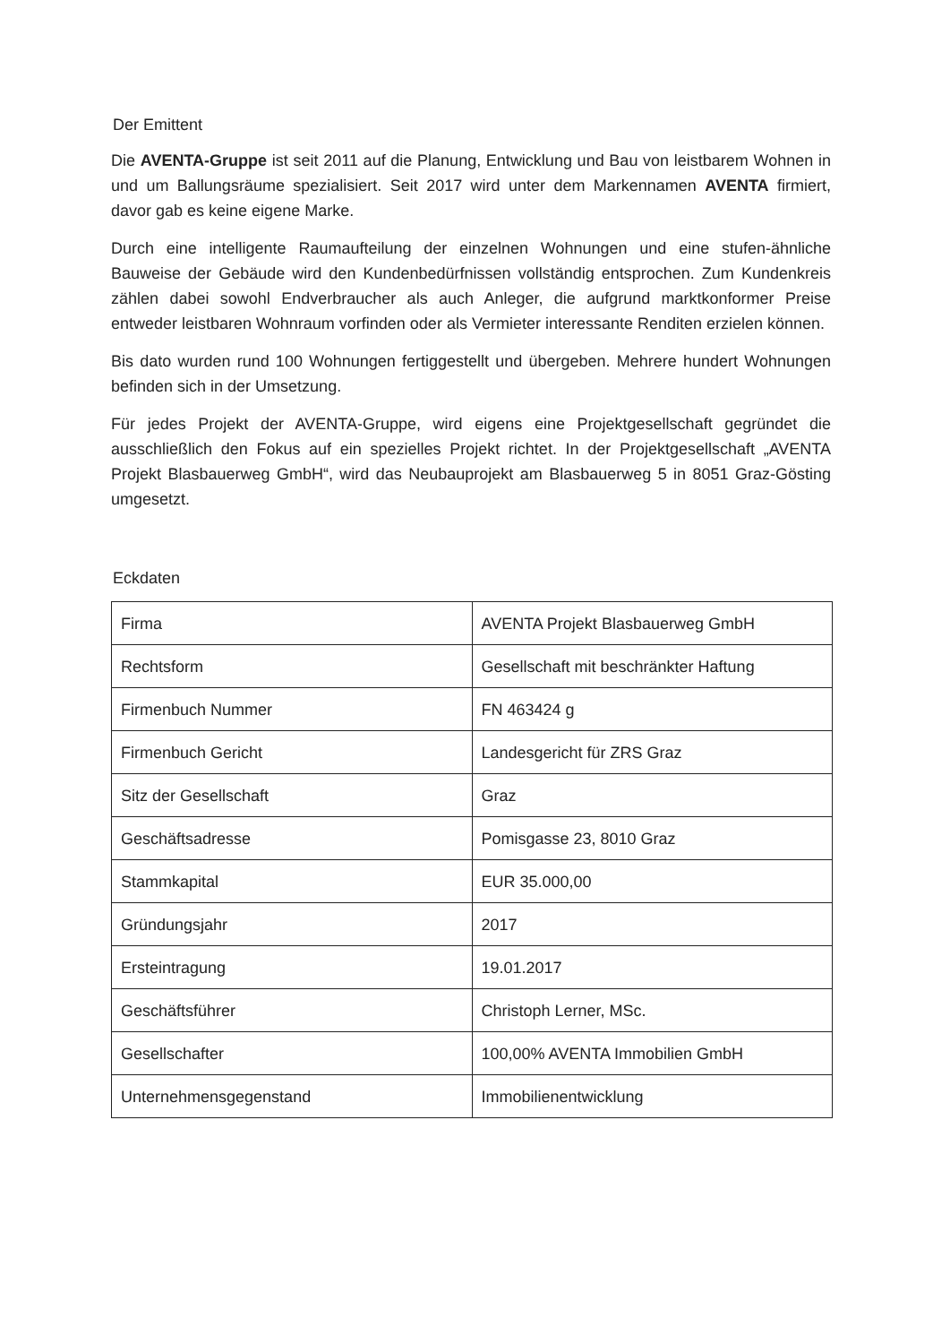Der Emittent
Die AVENTA-Gruppe ist seit 2011 auf die Planung, Entwicklung und Bau von leistbarem Wohnen in und um Ballungsräume spezialisiert. Seit 2017 wird unter dem Markennamen AVENTA firmiert, davor gab es keine eigene Marke.
Durch eine intelligente Raumaufteilung der einzelnen Wohnungen und eine stufen-ähnliche Bauweise der Gebäude wird den Kundenbedürfnissen vollständig entsprochen. Zum Kundenkreis zählen dabei sowohl Endverbraucher als auch Anleger, die aufgrund marktkonformer Preise entweder leistbaren Wohnraum vorfinden oder als Vermieter interessante Renditen erzielen können.
Bis dato wurden rund 100 Wohnungen fertiggestellt und übergeben. Mehrere hundert Wohnungen befinden sich in der Umsetzung.
Für jedes Projekt der AVENTA-Gruppe, wird eigens eine Projektgesellschaft gegründet die ausschließlich den Fokus auf ein spezielles Projekt richtet. In der Projektgesellschaft „AVENTA Projekt Blasbauerweg GmbH“, wird das Neubauprojekt am Blasbauerweg 5 in 8051 Graz-Gösting umgesetzt.
Eckdaten
| Firma | AVENTA Projekt Blasbauerweg GmbH |
| Rechtsform | Gesellschaft mit beschränkter Haftung |
| Firmenbuch Nummer | FN 463424 g |
| Firmenbuch Gericht | Landesgericht für ZRS Graz |
| Sitz der Gesellschaft | Graz |
| Geschäftsadresse | Pomisgasse 23, 8010 Graz |
| Stammkapital | EUR 35.000,00 |
| Gründungsjahr | 2017 |
| Ersteintragung | 19.01.2017 |
| Geschäftsführer | Christoph Lerner, MSc. |
| Gesellschafter | 100,00% AVENTA Immobilien GmbH |
| Unternehmensgegenstand | Immobilienentwicklung |